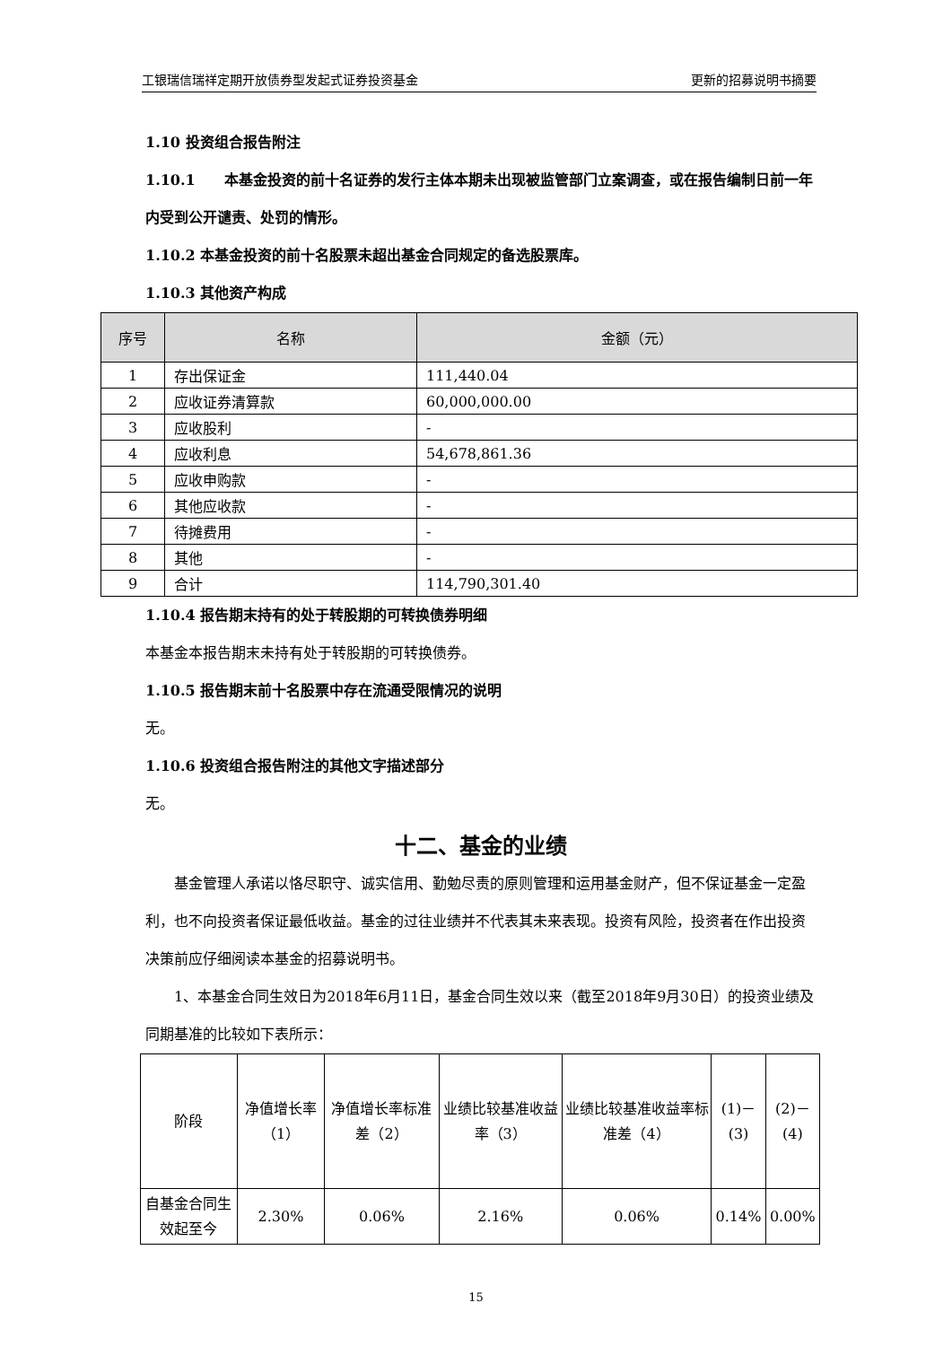工银瑞信瑞祥定期开放债券型发起式证券投资基金 更新的招募说明书摘要
1.10 投资组合报告附注
1.10.1　　本基金投资的前十名证券的发行主体本期未出现被监管部门立案调查，或在报告编制日前一年内受到公开谴责、处罚的情形。
1.10.2 本基金投资的前十名股票未超出基金合同规定的备选股票库。
1.10.3 其他资产构成
| 序号 | 名称 | 金额（元） |
| --- | --- | --- |
| 1 | 存出保证金 | 111,440.04 |
| 2 | 应收证券清算款 | 60,000,000.00 |
| 3 | 应收股利 | - |
| 4 | 应收利息 | 54,678,861.36 |
| 5 | 应收申购款 | - |
| 6 | 其他应收款 | - |
| 7 | 待摊费用 | - |
| 8 | 其他 | - |
| 9 | 合计 | 114,790,301.40 |
1.10.4 报告期末持有的处于转股期的可转换债券明细
本基金本报告期末未持有处于转股期的可转换债券。
1.10.5 报告期末前十名股票中存在流通受限情况的说明
无。
1.10.6 投资组合报告附注的其他文字描述部分
无。
十二、基金的业绩
基金管理人承诺以恪尽职守、诚实信用、勤勉尽责的原则管理和运用基金财产，但不保证基金一定盈利，也不向投资者保证最低收益。基金的过往业绩并不代表其未来表现。投资有风险，投资者在作出投资决策前应仔细阅读本基金的招募说明书。
1、本基金合同生效日为2018年6月11日，基金合同生效以来（截至2018年9月30日）的投资业绩及同期基准的比较如下表所示：
| 阶段 | 净值增长率（1） | 净值增长率标准差（2） | 业绩比较基准收益率（3） | 业绩比较基准收益率标准差（4） | (1)－(3) | (2)－(4) |
| --- | --- | --- | --- | --- | --- | --- |
| 自基金合同生效起至今 | 2.30% | 0.06% | 2.16% | 0.06% | 0.14% | 0.00% |
15